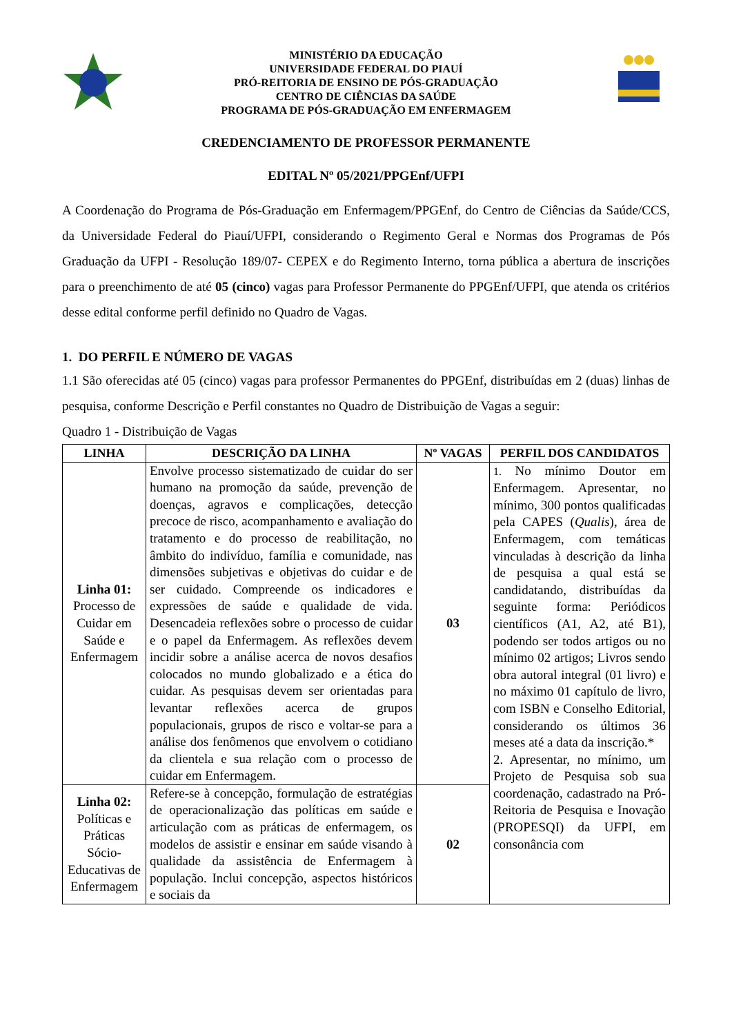MINISTÉRIO DA EDUCAÇÃO
UNIVERSIDADE FEDERAL DO PIAUÍ
PRÓ-REITORIA DE ENSINO DE PÓS-GRADUAÇÃO
CENTRO DE CIÊNCIAS DA SAÚDE
PROGRAMA DE PÓS-GRADUAÇÃO EM ENFERMAGEM
CREDENCIAMENTO DE PROFESSOR PERMANENTE
EDITAL Nº 05/2021/PPGEnf/UFPI
A Coordenação do Programa de Pós-Graduação em Enfermagem/PPGEnf, do Centro de Ciências da Saúde/CCS, da Universidade Federal do Piauí/UFPI, considerando o Regimento Geral e Normas dos Programas de Pós Graduação da UFPI - Resolução 189/07- CEPEX e do Regimento Interno, torna pública a abertura de inscrições para o preenchimento de até 05 (cinco) vagas para Professor Permanente do PPGEnf/UFPI, que atenda os critérios desse edital conforme perfil definido no Quadro de Vagas.
1. DO PERFIL E NÚMERO DE VAGAS
1.1 São oferecidas até 05 (cinco) vagas para professor Permanentes do PPGEnf, distribuídas em 2 (duas) linhas de pesquisa, conforme Descrição e Perfil constantes no Quadro de Distribuição de Vagas a seguir:
Quadro 1 - Distribuição de Vagas
| LINHA | DESCRIÇÃO DA LINHA | Nº VAGAS | PERFIL DOS CANDIDATOS |
| --- | --- | --- | --- |
| Linha 01: Processo de Cuidar em Saúde e Enfermagem | Envolve processo sistematizado de cuidar do ser humano na promoção da saúde, prevenção de doenças, agravos e complicações, detecção precoce de risco, acompanhamento e avaliação do tratamento e do processo de reabilitação, no âmbito do indivíduo, família e comunidade, nas dimensões subjetivas e objetivas do cuidar e de ser cuidado. Compreende os indicadores e expressões de saúde e qualidade de vida. Desencadeia reflexões sobre o processo de cuidar e o papel da Enfermagem. As reflexões devem incidir sobre a análise acerca de novos desafios colocados no mundo globalizado e a ética do cuidar. As pesquisas devem ser orientadas para levantar reflexões acerca de grupos populacionais, grupos de risco e voltar-se para a análise dos fenômenos que envolvem o cotidiano da clientela e sua relação com o processo de cuidar em Enfermagem. | 03 | 1. No mínimo Doutor em Enfermagem. Apresentar, no mínimo, 300 pontos qualificadas pela CAPES ( Qualis ), área de Enfermagem, com temáticas vinculadas à descrição da linha de pesquisa a qual está se candidatando, distribuídas da seguinte forma: Periódicos científicos (A1, A2, até B1), podendo ser todos artigos ou no mínimo 02 artigos; Livros sendo obra autoral integral (01 livro) e no máximo 01 capítulo de livro, com ISBN e Conselho Editorial, considerando os últimos 36 meses até a data da inscrição.* 2. Apresentar, no mínimo, um Projeto de Pesquisa sob sua coordenação, cadastrado na Pró-Reitoria de Pesquisa e Inovação (PROPESQI) da UFPI, em consonância com |
| Linha 02: Políticas e Práticas Sócio-Educativas de Enfermagem | Refere-se à concepção, formulação de estratégias de operacionalização das políticas em saúde e articulação com as práticas de enfermagem, os modelos de assistir e ensinar em saúde visando à qualidade da assistência de Enfermagem à população. Inclui concepção, aspectos históricos e sociais da | 02 | |